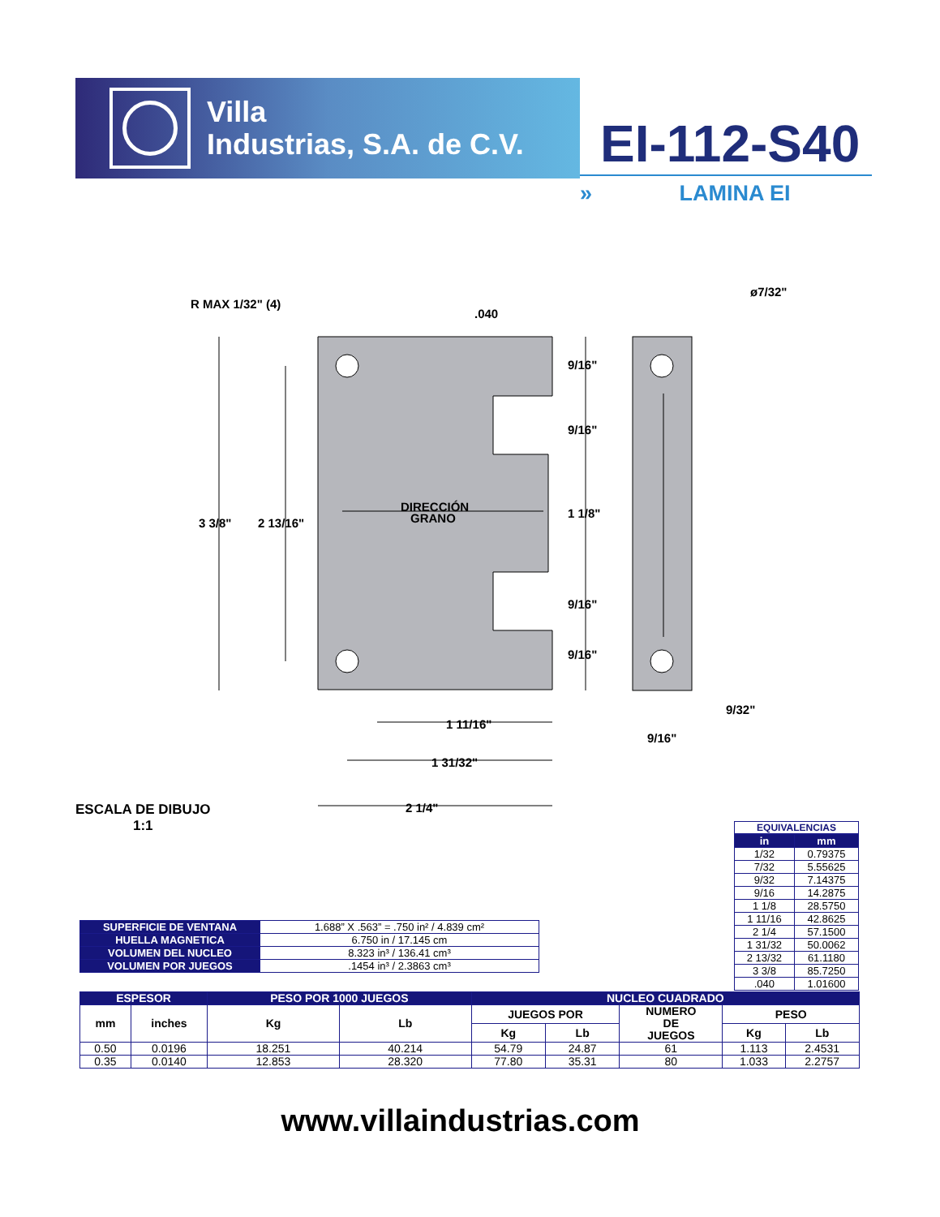Villa
Industrias, S.A. de C.V.
EI-112-S40
» LAMINA EI
R MAX 1/32" (4)
.040
ø7/32"
9/16"
9/16"
1 1/8"
9/16"
9/16"
3 3/8"
2 13/16"
DIRECCIÓN
GRANO
9/32"
9/16"
1 11/16"
1 31/32"
2 1/4"
ESCALA DE DIBUJO
1:1
EQUIVALENCIAS
| in | mm |
| --- | --- |
| 1/32 | 0.79375 |
| 7/32 | 5.55625 |
| 9/32 | 7.14375 |
| 9/16 | 14.2875 |
| 1 1/8 | 28.5750 |
| 1 11/16 | 42.8625 |
| 2 1/4 | 57.1500 |
| 1 31/32 | 50.0062 |
| 2 13/32 | 61.1180 |
| 3 3/8 | 85.7250 |
| .040 | 1.01600 |
| SUPERFICIE DE VENTANA | 1.688” X .563” = .750 in² / 4.839 cm² |
| HUELLA MAGNETICA | 6.750 in / 17.145 cm |
| VOLUMEN DEL NUCLEO | 8.323 in³ / 136.41 cm³ |
| VOLUMEN POR JUEGOS | .1454 in³ / 2.3863 cm³ |
| ESPESOR | | PESO POR 1000 JUEGOS | | NUCLEO CUADRADO | | | | |
| --- | --- | --- | --- | --- | --- | --- | --- | --- |
| mm | inches | Kg | Lb | JUEGOS POR | | NUMERO DE JUEGOS | PESO | |
| | | | | Kg | Lb | | Kg | Lb |
| 0.50 | 0.0196 | 18.251 | 40.214 | 54.79 | 24.87 | 61 | 1.113 | 2.4531 |
| 0.35 | 0.0140 | 12.853 | 28.320 | 77.80 | 35.31 | 80 | 1.033 | 2.2757 |
www.villaindustrias.com